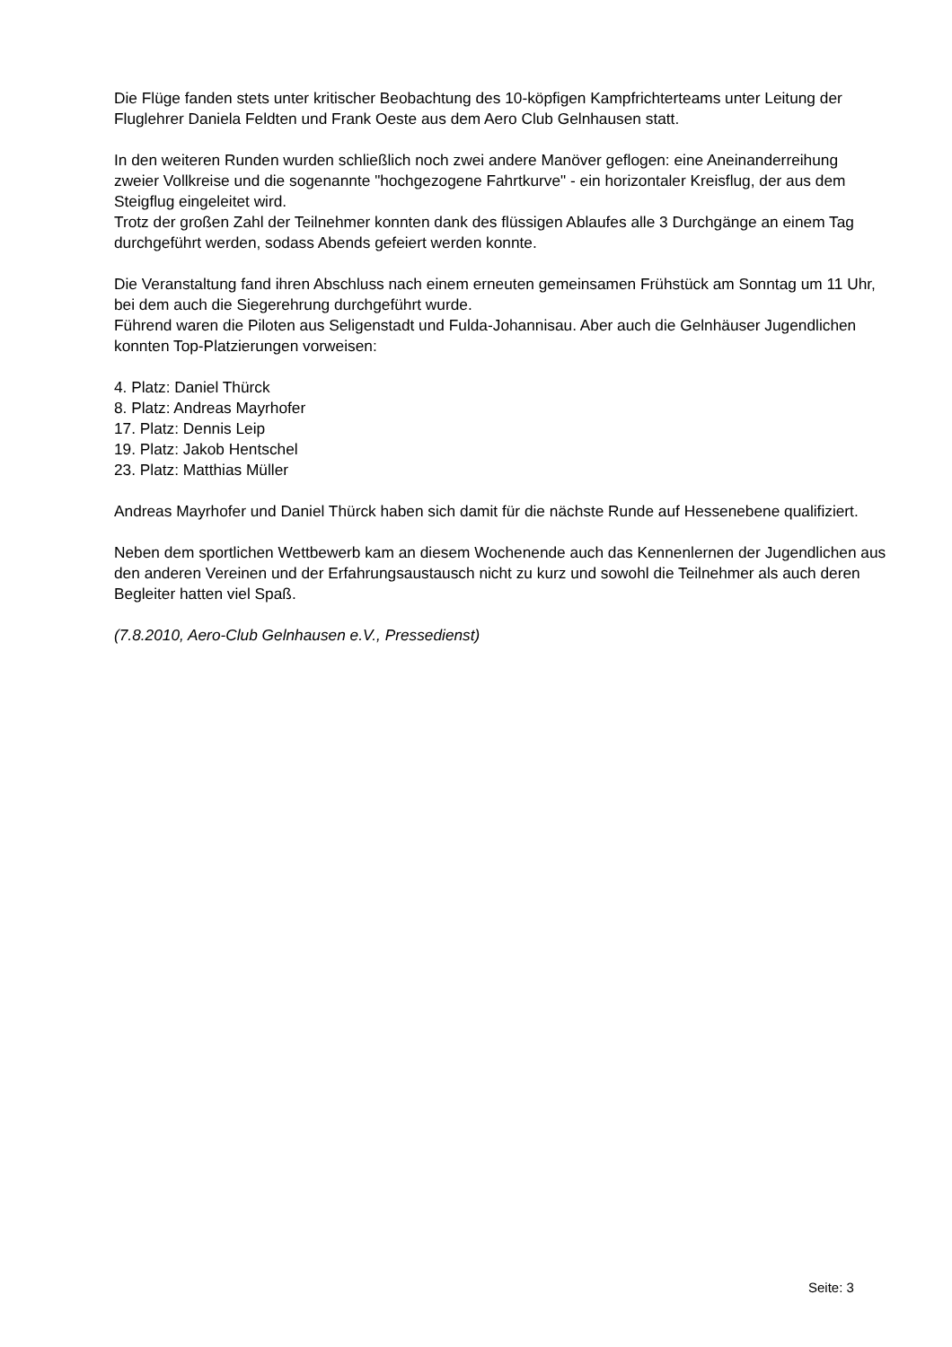Die Flüge fanden stets unter kritischer Beobachtung des 10-köpfigen Kampfrichterteams unter Leitung der Fluglehrer Daniela Feldten und Frank Oeste aus dem Aero Club Gelnhausen statt.
In den weiteren Runden wurden schließlich noch zwei andere Manöver geflogen: eine Aneinanderreihung zweier Vollkreise und die sogenannte "hochgezogene Fahrtkurve" - ein horizontaler Kreisflug, der aus dem Steigflug eingeleitet wird.
Trotz der großen Zahl der Teilnehmer konnten dank des flüssigen Ablaufes alle 3 Durchgänge an einem Tag durchgeführt werden, sodass Abends gefeiert werden konnte.
Die Veranstaltung fand ihren Abschluss nach einem erneuten gemeinsamen Frühstück am Sonntag um 11 Uhr, bei dem auch die Siegerehrung durchgeführt wurde.
Führend waren die Piloten aus Seligenstadt und Fulda-Johannisau. Aber auch die Gelnhäuser Jugendlichen konnten Top-Platzierungen vorweisen:
4. Platz: Daniel Thürck
8. Platz: Andreas Mayrhofer
17. Platz: Dennis Leip
19. Platz: Jakob Hentschel
23. Platz: Matthias Müller
Andreas Mayrhofer und Daniel Thürck haben sich damit für die nächste Runde auf Hessenebene qualifiziert.
Neben dem sportlichen Wettbewerb kam an diesem Wochenende auch das Kennenlernen der Jugendlichen aus den anderen Vereinen und der Erfahrungsaustausch nicht zu kurz und sowohl die Teilnehmer als auch deren Begleiter hatten viel Spaß.
(7.8.2010, Aero-Club Gelnhausen e.V., Pressedienst)
Seite: 3